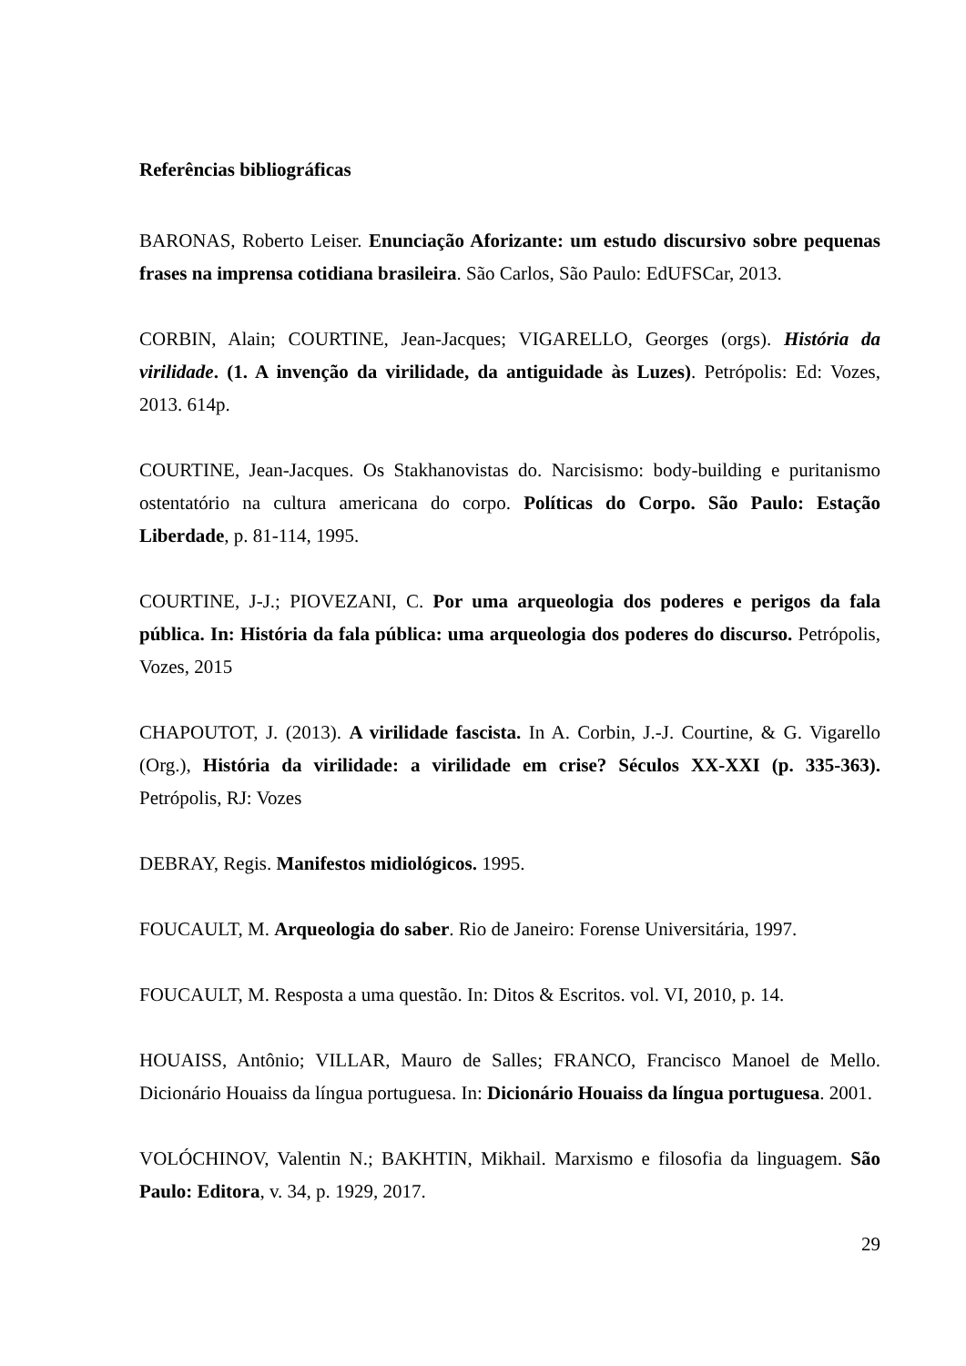Referências bibliográficas
BARONAS, Roberto Leiser. Enunciação Aforizante: um estudo discursivo sobre pequenas frases na imprensa cotidiana brasileira. São Carlos, São Paulo: EdUFSCar, 2013.
CORBIN, Alain; COURTINE, Jean-Jacques; VIGARELLO, Georges (orgs). História da virilidade. (1. A invenção da virilidade, da antiguidade às Luzes). Petrópolis: Ed: Vozes, 2013. 614p.
COURTINE, Jean-Jacques. Os Stakhanovistas do. Narcisismo: body-building e puritanismo ostentatório na cultura americana do corpo. Políticas do Corpo. São Paulo: Estação Liberdade, p. 81-114, 1995.
COURTINE, J-J.; PIOVEZANI, C. Por uma arqueologia dos poderes e perigos da fala pública. In: História da fala pública: uma arqueologia dos poderes do discurso. Petrópolis, Vozes, 2015
CHAPOUTOT, J. (2013). A virilidade fascista. In A. Corbin, J.-J. Courtine, & G. Vigarello (Org.), História da virilidade: a virilidade em crise? Séculos XX-XXI (p. 335-363). Petrópolis, RJ: Vozes
DEBRAY, Regis. Manifestos midiológicos. 1995.
FOUCAULT, M. Arqueologia do saber. Rio de Janeiro: Forense Universitária, 1997.
FOUCAULT, M. Resposta a uma questão. In: Ditos & Escritos. vol. VI, 2010, p. 14.
HOUAISS, Antônio; VILLAR, Mauro de Salles; FRANCO, Francisco Manoel de Mello. Dicionário Houaiss da língua portuguesa. In: Dicionário Houaiss da língua portuguesa. 2001.
VOLÓCHINOV, Valentin N.; BAKHTIN, Mikhail. Marxismo e filosofia da linguagem. São Paulo: Editora, v. 34, p. 1929, 2017.
29